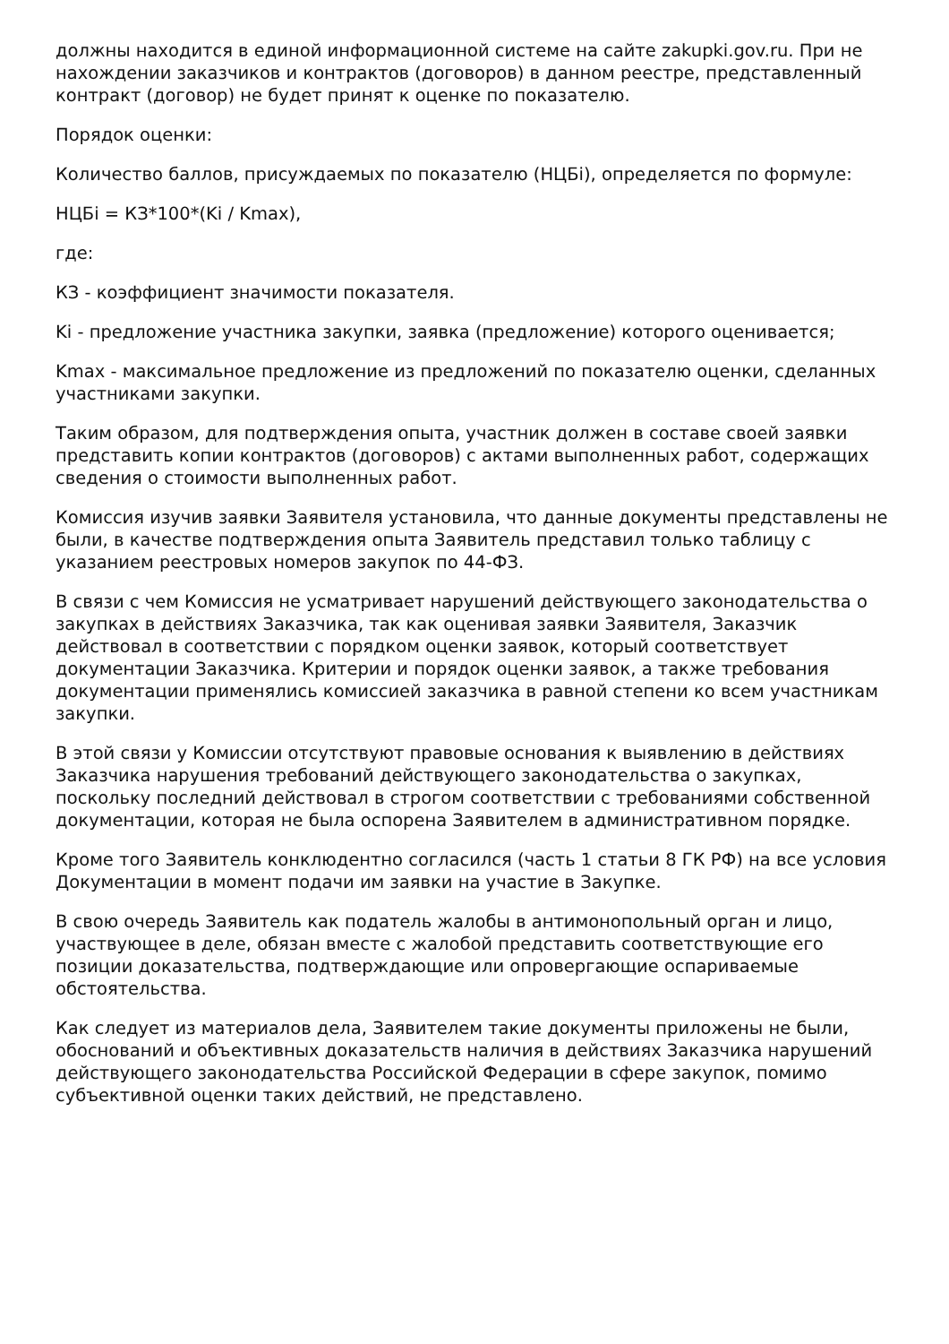должны находится в единой информационной системе на сайте zakupki.gov.ru. При не нахождении заказчиков и контрактов (договоров) в данном реестре, представленный контракт (договор) не будет принят к оценке по показателю.
Порядок оценки:
Количество баллов, присуждаемых по показателю (НЦБi), определяется по формуле:
НЦБi = КЗ*100*(Ki / Kmax),
где:
КЗ - коэффициент значимости показателя.
Ki - предложение участника закупки, заявка (предложение) которого оценивается;
Kmax - максимальное предложение из предложений по показателю оценки, сделанных участниками закупки.
Таким образом, для подтверждения опыта, участник должен в составе своей заявки представить копии контрактов (договоров) с актами выполненных работ, содержащих сведения о стоимости выполненных работ.
Комиссия изучив заявки Заявителя установила, что данные документы представлены не были, в качестве подтверждения опыта Заявитель представил только таблицу с указанием реестровых номеров закупок по 44-ФЗ.
В связи с чем Комиссия не усматривает нарушений действующего законодательства о закупках в действиях Заказчика, так как оценивая заявки Заявителя, Заказчик действовал в соответствии с порядком оценки заявок, который соответствует документации Заказчика. Критерии и порядок оценки заявок, а также требования документации применялись комиссией заказчика в равной степени ко всем участникам закупки.
В этой связи у Комиссии отсутствуют правовые основания к выявлению в действиях Заказчика нарушения требований действующего законодательства о закупках, поскольку последний действовал в строгом соответствии с требованиями собственной документации, которая не была оспорена Заявителем в административном порядке.
Кроме того Заявитель конклюдентно согласился (часть 1 статьи 8 ГК РФ) на все условия Документации в момент подачи им заявки на участие в Закупке.
В свою очередь Заявитель как податель жалобы в антимонопольный орган и лицо, участвующее в деле, обязан вместе с жалобой представить соответствующие его позиции доказательства, подтверждающие или опровергающие оспариваемые обстоятельства.
Как следует из материалов дела, Заявителем такие документы приложены не были, обоснований и объективных доказательств наличия в действиях Заказчика нарушений действующего законодательства Российской Федерации в сфере закупок, помимо субъективной оценки таких действий, не представлено.